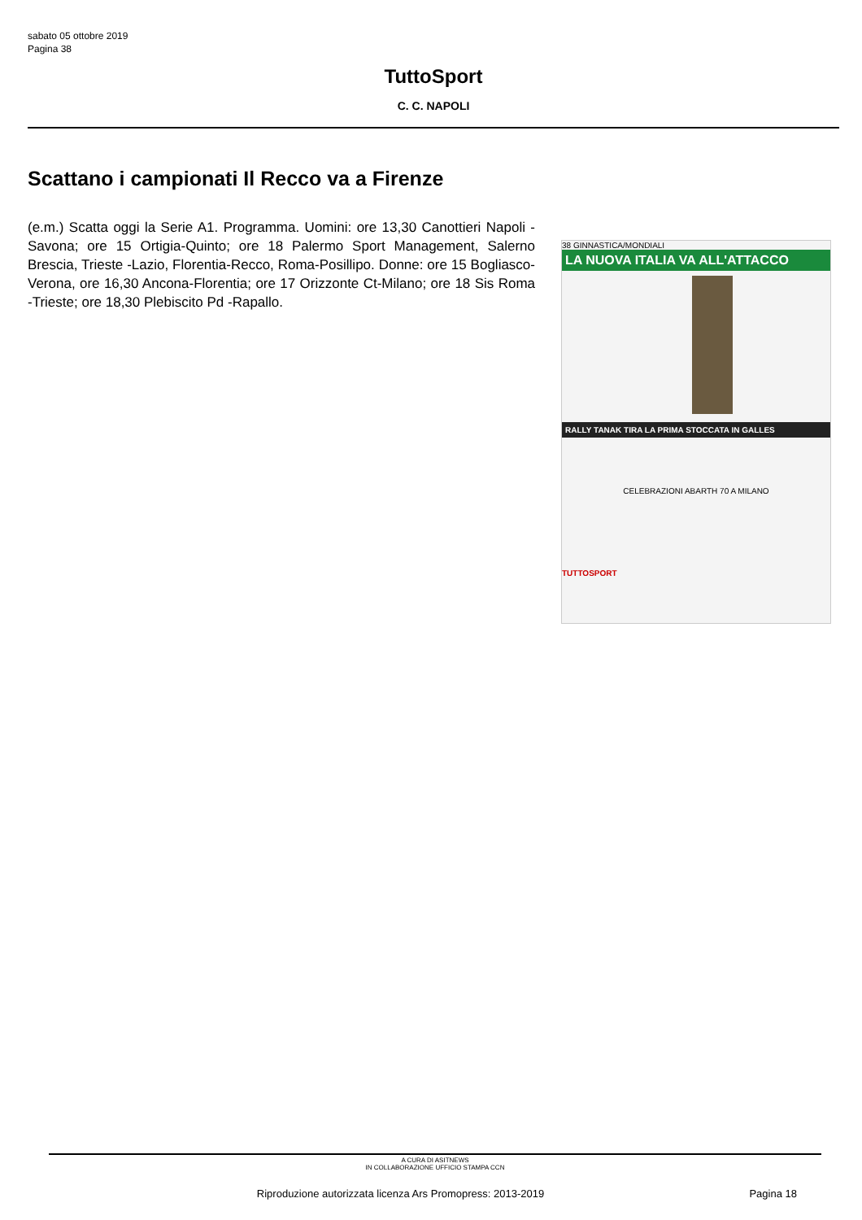sabato 05 ottobre 2019
Pagina 38
TuttoSport
C. C. NAPOLI
Scattano i campionati Il Recco va a Firenze
(e.m.) Scatta oggi la Serie A1. Programma. Uomini: ore 13,30 Canottieri Napoli -Savona; ore 15 Ortigia-Quinto; ore 18 Palermo Sport Management, Salerno Brescia, Trieste -Lazio, Florentia-Recco, Roma-Posillipo. Donne: ore 15 Bogliasco-Verona, ore 16,30 Ancona-Florentia; ore 17 Orizzonte Ct-Milano; ore 18 Sis Roma -Trieste; ore 18,30 Plebiscito Pd -Rapallo.
38 GINNASTICA/MONDIALI
LA NUOVA ITALIA VA ALL'ATTACCO
RALLY TANAK TIRA LA PRIMA STOCCATA IN GALLES
CELEBRAZIONI ABARTH 70 A MILANO
TUTTOSPORT
A CURA DI ASITNEWS
IN COLLABORAZIONE UFFICIO STAMPA CCN
Riproduzione autorizzata licenza Ars Promopress: 2013-2019 Pagina 18